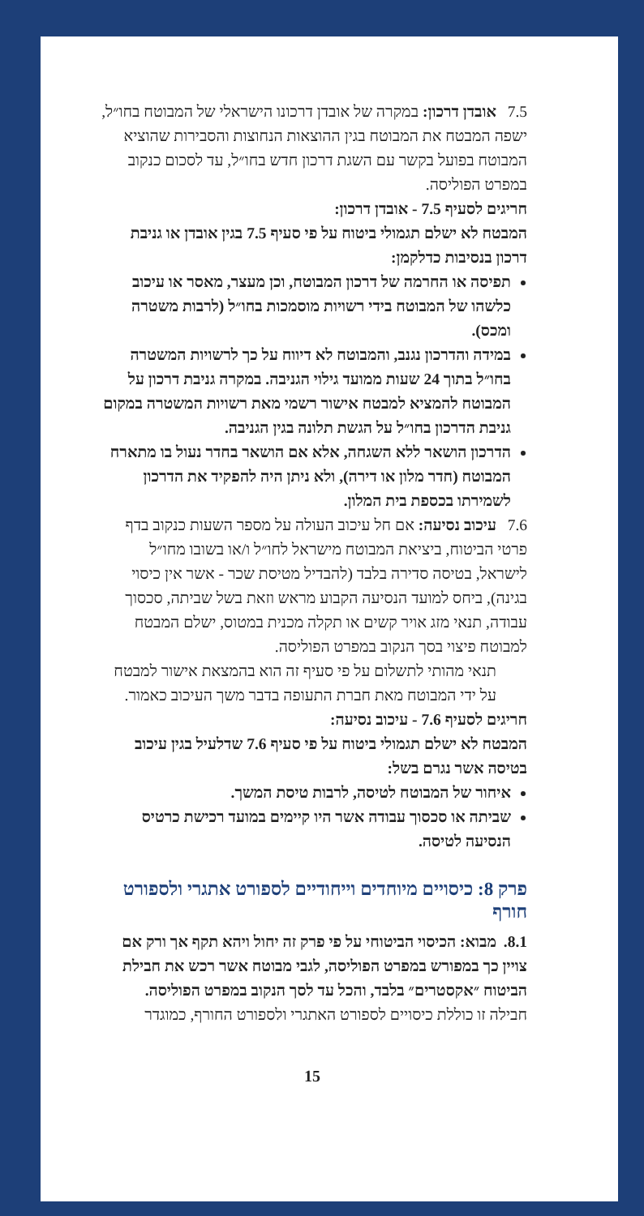7.5 אובדן דרכון: במקרה של אובדן דרכונו הישראלי של המבוטח בחו״ל, ישפה המבטח את המבוטח בגין ההוצאות הנחוצות והסבירות שהוציא המבוטח בפועל בקשר עם השגת דרכון חדש בחו״ל, עד לסכום כנקוב במפרט הפוליסה.
חריגים לסעיף 7.5 - אובדן דרכון:
המבטח לא ישלם תגמולי ביטוח על פי סעיף 7.5 בגין אובדן או גניבת דרכון בנסיבות כדלקמן:
תפיסה או החרמה של דרכון המבוטח, וכן מעצר, מאסר או עיכוב כלשהו של המבוטח בידי רשויות מוסמכות בחו״ל (לרבות משטרה ומכס).
במידה והדרכון נגנב, והמבוטח לא דיווח על כך לרשויות המשטרה בחו״ל בתוך 24 שעות ממועד גילוי הגניבה. במקרה גניבת דרכון על המבוטח להמציא למבטח אישור רשמי מאת רשויות המשטרה במקום גניבת הדרכון בחו״ל על הגשת תלונה בגין הגניבה.
הדרכון הושאר ללא השגחה, אלא אם הושאר בחדר נעול בו מתארח המבוטח (חדר מלון או דירה), ולא ניתן היה להפקיד את הדרכון לשמירתו בכספת בית המלון.
7.6 עיכוב נסיעה: אם חל עיכוב העולה על מספר השעות כנקוב בדף פרטי הביטוח, ביציאת המבוטח מישראל לחו״ל ו/או בשובו מחו״ל לישראל, בטיסה סדירה בלבד (להבדיל מטיסת שכר - אשר אין כיסוי בגינה), ביחס למועד הנסיעה הקבוע מראש וזאת בשל שביתה, סכסוך עבודה, תנאי מזג אויר קשים או תקלה מכנית במטוס, ישלם המבטח למבוטח פיצוי בסך הנקוב במפרט הפוליסה.
תנאי מהותי לתשלום על פי סעיף זה הוא בהמצאת אישור למבטח על ידי המבוטח מאת חברת התעופה בדבר משך העיכוב כאמור.
חריגים לסעיף 7.6 - עיכוב נסיעה:
המבטח לא ישלם תגמולי ביטוח על פי סעיף 7.6 שדלעיל בגין עיכוב בטיסה אשר נגרם בשל:
איחור של המבוטח לטיסה, לרבות טיסת המשך.
שביתה או סכסוך עבודה אשר היו קיימים במועד רכישת כרטיס הנסיעה לטיסה.
פרק 8: כיסויים מיוחדים וייחודיים לספורט אתגרי ולספורט חורף
8.1. מבוא: הכיסוי הביטוחי על פי פרק זה יחול ויהא תקף אך ורק אם צויין כך במפורש במפרט הפוליסה, לגבי מבוטח אשר רכש את חבילת הביטוח ״אקסטרים״ בלבד, והכל עד לסך הנקוב במפרט הפוליסה.
חבילה זו כוללת כיסויים לספורט האתגרי ולספורט החורף, כמוגדר
15